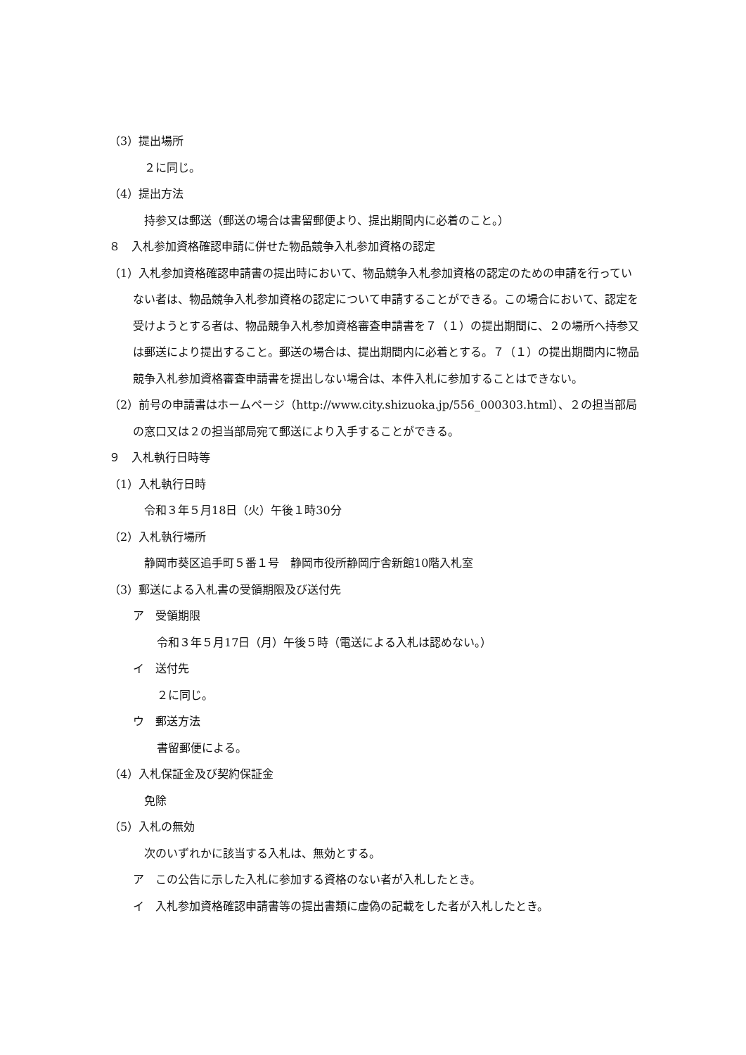（3）提出場所
２に同じ。
（4）提出方法
持参又は郵送（郵送の場合は書留郵便より、提出期間内に必着のこと。）
８　入札参加資格確認申請に併せた物品競争入札参加資格の認定
（1）入札参加資格確認申請書の提出時において、物品競争入札参加資格の認定のための申請を行っていない者は、物品競争入札参加資格の認定について申請することができる。この場合において、認定を受けようとする者は、物品競争入札参加資格審査申請書を７（１）の提出期間に、２の場所へ持参又は郵送により提出すること。郵送の場合は、提出期間内に必着とする。７（１）の提出期間内に物品競争入札参加資格審査申請書を提出しない場合は、本件入札に参加することはできない。
（2）前号の申請書はホームページ（http://www.city.shizuoka.jp/556_000303.html）、２の担当部局の窓口又は２の担当部局宛て郵送により入手することができる。
９　入札執行日時等
（1）入札執行日時
令和３年５月18日（火）午後１時30分
（2）入札執行場所
静岡市葵区追手町５番１号　静岡市役所静岡庁舎新館10階入札室
（3）郵送による入札書の受領期限及び送付先
ア　受領期限
令和３年５月17日（月）午後５時（電送による入札は認めない。）
イ　送付先
２に同じ。
ウ　郵送方法
書留郵便による。
（4）入札保証金及び契約保証金
免除
（5）入札の無効
次のいずれかに該当する入札は、無効とする。
ア　この公告に示した入札に参加する資格のない者が入札したとき。
イ　入札参加資格確認申請書等の提出書類に虚偽の記載をした者が入札したとき。